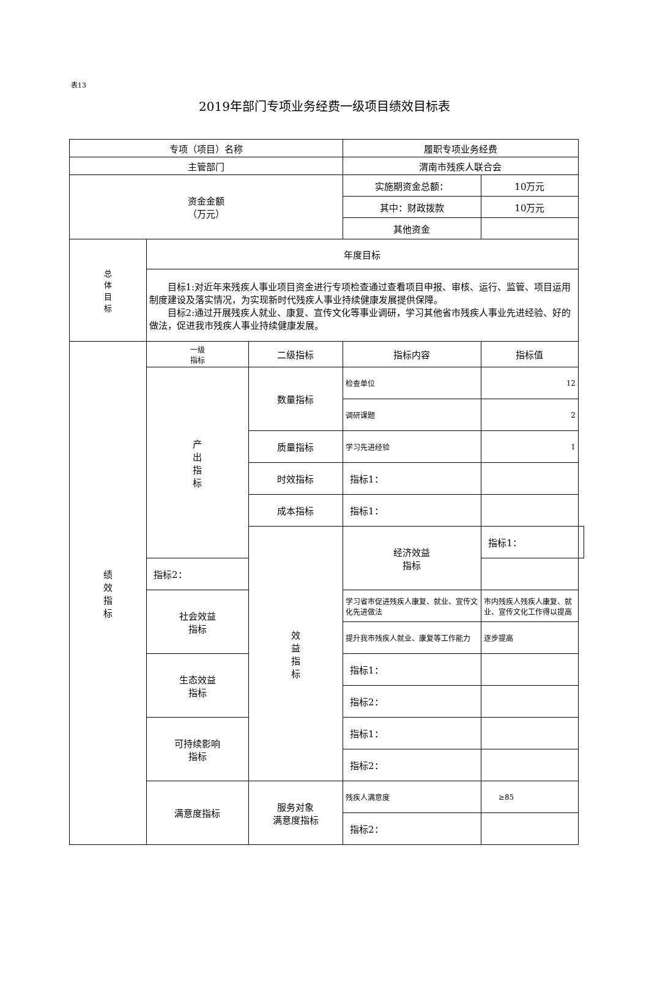表13
2019年部门专项业务经费一级项目绩效目标表
| 专项（项目）名称 | | | 履职专项业务经费 | | |
| 主管部门 | | | 渭南市残疾人联合会 | | |
| 资金金额 （万元） | | | 实施期资金总额： | 10万元 | |
| | | | 其中：财政拨款 | 10万元 | |
| | | | 其他资金 | | |
| 总 体 目 标 | 年度目标 | | | | |
| | 目标1:对近年来残疾人事业项目资金进行专项检查通过查看项目申报、审核、运行、监管、项目运用制度建设及落实情况，为实现新时代残疾人事业持续健康发展提供保障。 目标2:通过开展残疾人就业、康复、宣传文化等事业调研，学习其他省市残疾人事业先进经验、好的做法，促进我市残疾人事业持续健康发展。 | | | | |
| 绩 效 指 标 | 一级 指标 | 二级指标 | 指标内容 | 指标值 | |
| | 产 出 指 标 | 数量指标 | 检查单位 | 12 | |
| | | | 调研课题 | 2 | |
| | | 质量指标 | 学习先进经验 | 1 | |
| | | 时效指标 | 指标1： | | |
| | | 成本指标 | 指标1： | | |
| | | 效 益 指 标 | 经济效益 指标 | 指标1： | |
| | 指标2： | | | | |
| | 社会效益 指标 | | 学习省市促进残疾人康复、就业、宣传文化先进做法 | 市内残疾人残疾人康复、就业、宣传文化工作得以提高 | |
| | | | 提升我市残疾人就业、康复等工作能力 | 逐步提高 | |
| | 生态效益 指标 | | 指标1： | | |
| | | | 指标2： | | |
| | 可持续影响 指标 | | 指标1： | | |
| | | | 指标2： | | |
| | 满意度指标 | 服务对象 满意度指标 | 残疾人满意度 | ≥85 | |
| | | | 指标2： | | |